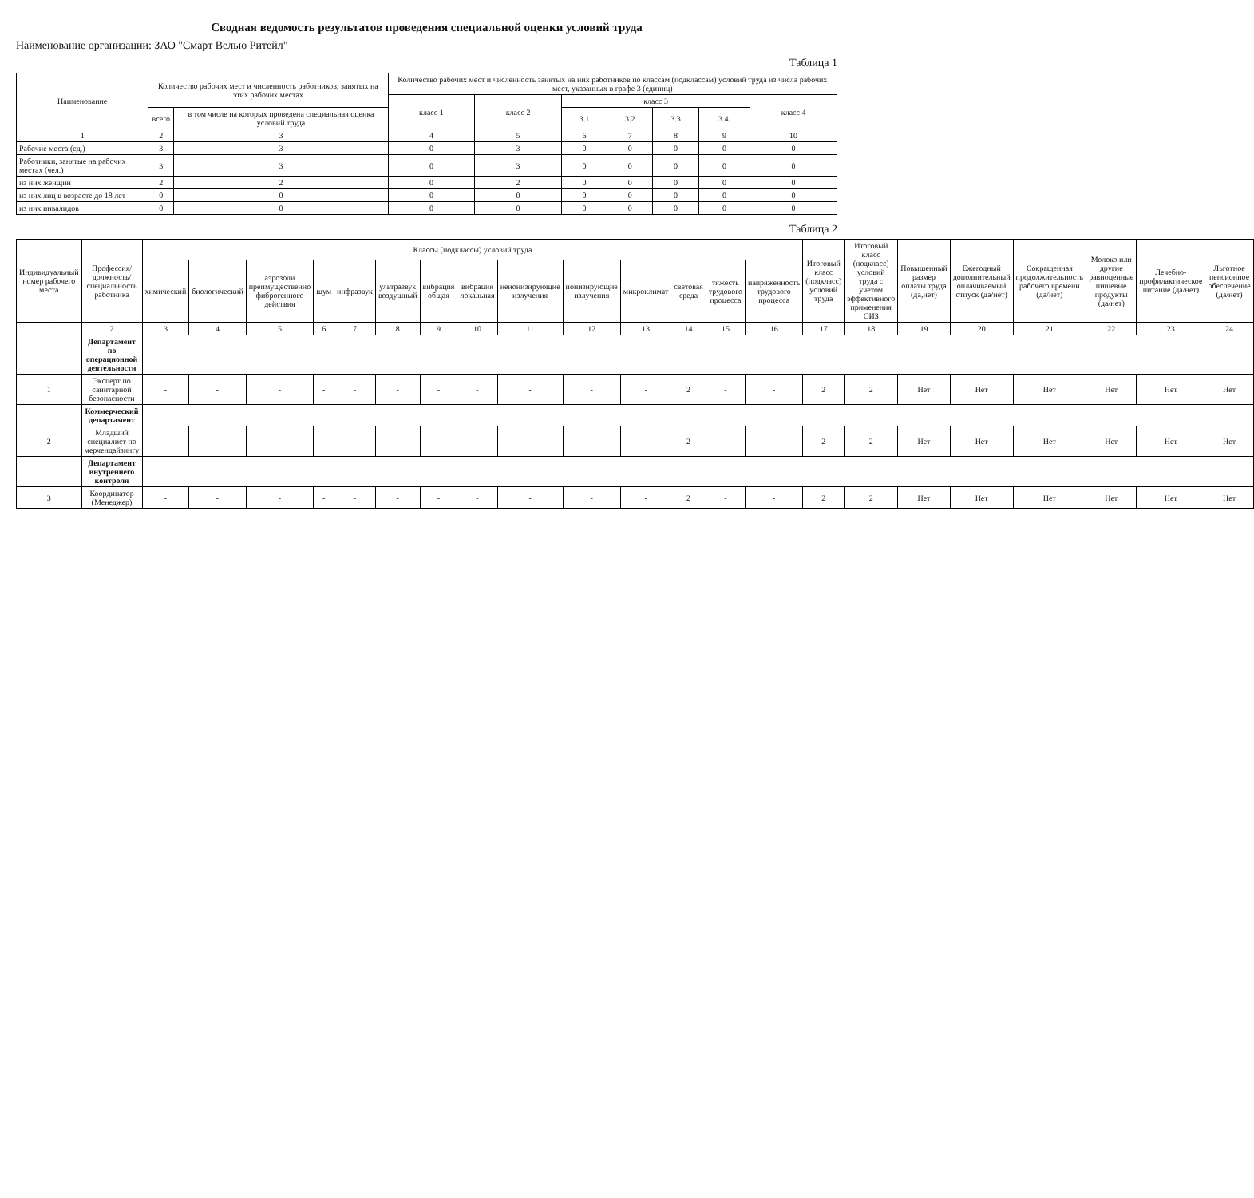Сводная ведомость результатов проведения специальной оценки условий труда
Наименование организации: ЗАО "Смарт Велью Ритейл"
Таблица 1
| Наименование | Количество рабочих мест и численность работников, занятых на этих рабочих местах | | Количество рабочих мест и численность занятых на них работников по классам (подклассам) условий труда из числа рабочих мест, указанных в графе 3 (единиц) | | | | | | |
| --- | --- | --- | --- | --- | --- | --- | --- | --- | --- |
| | | | класс 1 | класс 2 | класс 3 | | | | класс 4 |
| | всего | в том числе на которых проведена специальная оценка условий труда | | | 3.1 | 3.2 | 3.3 | 3.4. | |
| 1 | 2 | 3 | 4 | 5 | 6 | 7 | 8 | 9 | 10 |
| Рабочие места (ед.) | 3 | 3 | 0 | 3 | 0 | 0 | 0 | 0 | 0 |
| Работники, занятые на рабочих местах (чел.) | 3 | 3 | 0 | 3 | 0 | 0 | 0 | 0 | 0 |
| из них женщин | 2 | 2 | 0 | 2 | 0 | 0 | 0 | 0 | 0 |
| из них лиц в возрасте до 18 лет | 0 | 0 | 0 | 0 | 0 | 0 | 0 | 0 | 0 |
| из них инвалидов | 0 | 0 | 0 | 0 | 0 | 0 | 0 | 0 | 0 |
Таблица 2
| Индивидуальный номер рабочего места | Профессия/ должность/ специальность работника | Классы (подклассы) условий труда | | | | | | | | | | | | | | Итоговый класс (подкласс) условий труда | Итоговый класс (подкласс) условий труда с учетом эффективного применения СИЗ | Повышенный размер оплаты труда (да,нет) | Ежегодный дополнительный оплачиваемый отпуск (да/нет) | Сокращенная продолжительность рабочего времени (да/нет) | Молоко или другие равноценные пищевые продукты (да/нет) | Лечебно-профилактическое питание (да/нет) | Льготное пенсионное обеспечение (да/нет) |
| --- | --- | --- | --- | --- | --- | --- | --- | --- | --- | --- | --- | --- | --- | --- | --- | --- | --- | --- | --- | --- | --- | --- | --- |
| | | химический | биологический | аэрозоли преимущественно фиброгенного действия | шум | инфразвук | ультразвук воздушный | вибрация общая | вибрация локальная | неионизирующие излучения | ионизирующие излучения | микроклимат | световая среда | тяжесть трудового процесса | напряженность трудового процесса | | | | | | | | |
| 1 | 2 | 3 | 4 | 5 | 6 | 7 | 8 | 9 | 10 | 11 | 12 | 13 | 14 | 15 | 16 | 17 | 18 | 19 | 20 | 21 | 22 | 23 | 24 |
| | Департамент по операционной деятельности | | | | | | | | | | | | | | | | | | | | | | |
| 1 | Эксперт по санитарной безопасности | - | - | - | - | - | - | - | - | - | - | - | 2 | - | - | 2 | 2 | Нет | Нет | Нет | Нет | Нет | Нет |
| | Коммерческий департамент | | | | | | | | | | | | | | | | | | | | | | |
| 2 | Младший специалист по мерчендайзингу | - | - | - | - | - | - | - | - | - | - | - | 2 | - | - | 2 | 2 | Нет | Нет | Нет | Нет | Нет | Нет |
| | Департамент внутреннего контроля | | | | | | | | | | | | | | | | | | | | | | |
| 3 | Координатор (Менеджер) | - | - | - | - | - | - | - | - | - | - | - | 2 | - | - | 2 | 2 | Нет | Нет | Нет | Нет | Нет | Нет |